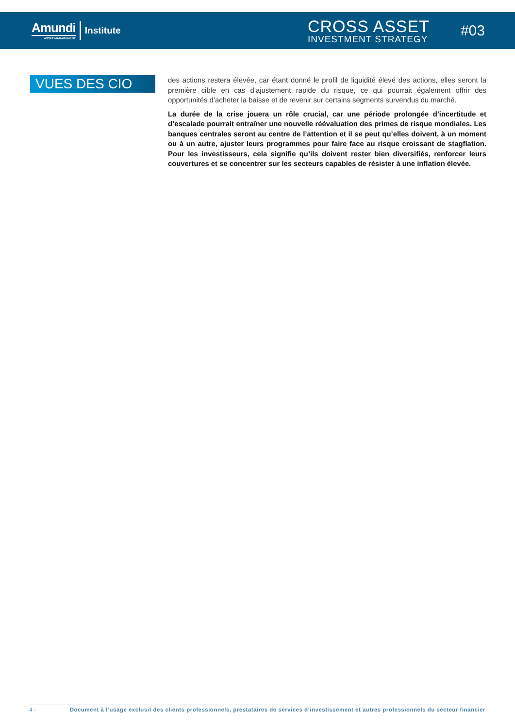Amundi
ASSET MANAGEMENT
Institute
CROSS ASSET
INVESTMENT STRATEGY
#03
VUES DES CIO
des actions restera élevée, car étant donné le profil de liquidité élevé des actions, elles seront la première cible en cas d’ajustement rapide du risque, ce qui pourrait également offrir des opportunités d’acheter la baisse et de revenir sur certains segments survendus du marché.
La durée de la crise jouera un rôle crucial, car une période prolongée d’incertitude et d’escalade pourrait entraîner une nouvelle réévaluation des primes de risque mondiales. Les banques centrales seront au centre de l’attention et il se peut qu’elles doivent, à un moment ou à un autre, ajuster leurs programmes pour faire face au risque croissant de stagflation. Pour les investisseurs, cela signifie qu’ils doivent rester bien diversifiés, renforcer leurs couvertures et se concentrer sur les secteurs capables de résister à une inflation élevée.
4 - Document à l’usage exclusif des clients professionnels, prestataires de services d’investissement et autres professionnels du secteur financier